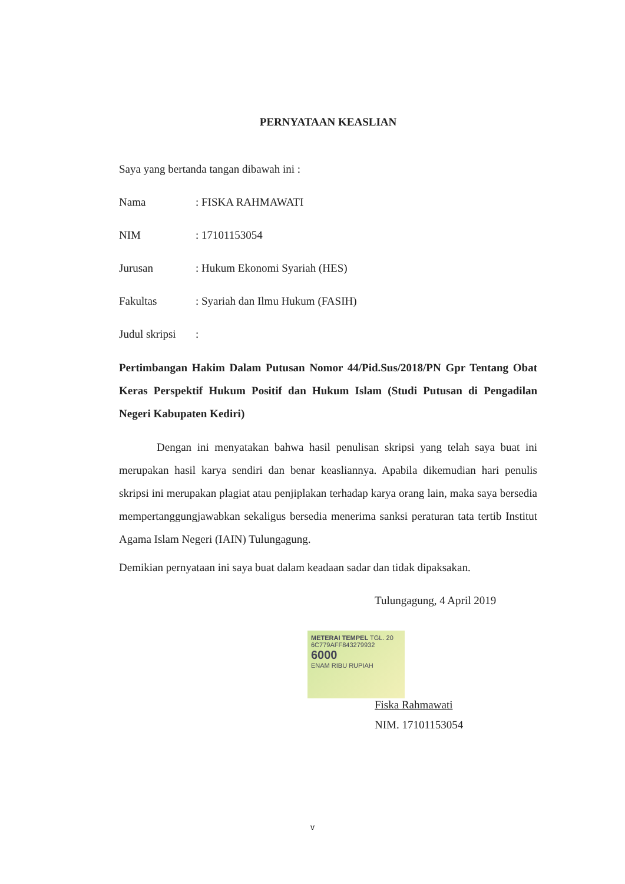PERNYATAAN KEASLIAN
Saya yang bertanda tangan dibawah ini :
Nama: FISKA RAHMAWATI
NIM: 17101153054
Jurusan: Hukum Ekonomi Syariah (HES)
Fakultas: Syariah dan Ilmu Hukum (FASIH)
Judul skripsi:
Pertimbangan Hakim Dalam Putusan Nomor 44/Pid.Sus/2018/PN Gpr Tentang Obat Keras Perspektif Hukum Positif dan Hukum Islam (Studi Putusan di Pengadilan Negeri Kabupaten Kediri)
Dengan ini menyatakan bahwa hasil penulisan skripsi yang telah saya buat ini merupakan hasil karya sendiri dan benar keasliannya. Apabila dikemudian hari penulis skripsi ini merupakan plagiat atau penjiplakan terhadap karya orang lain, maka saya bersedia mempertanggungjawabkan sekaligus bersedia menerima sanksi peraturan tata tertib Institut Agama Islam Negeri (IAIN) Tulungagung.
Demikian pernyataan ini saya buat dalam keadaan sadar dan tidak dipaksakan.
Tulungagung, 4 April 2019
METERAI TEMPEL TGL. 20
6C779AFF843279932
6000
ENAM RIBU RUPIAH
Fiska Rahmawati
NIM. 17101153054
v